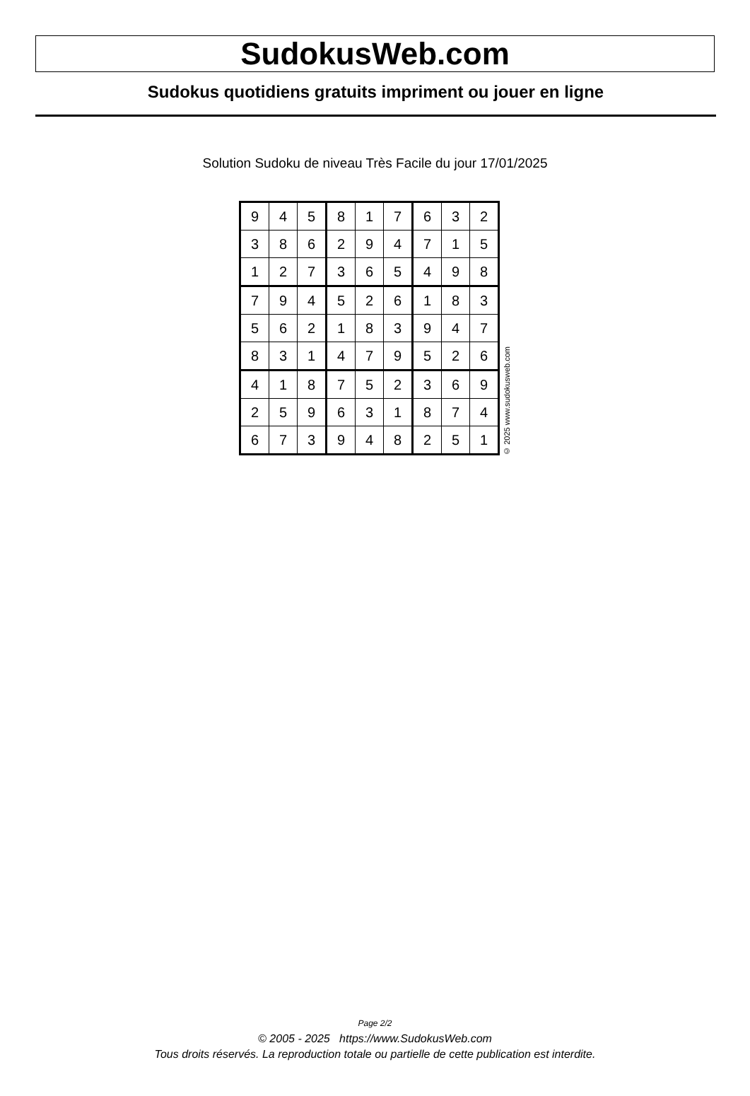SudokusWeb.com
Sudokus quotidiens gratuits impriment ou jouer en ligne
Solution Sudoku de niveau Très Facile du jour 17/01/2025
| 9 | 4 | 5 | 8 | 1 | 7 | 6 | 3 | 2 |
| 3 | 8 | 6 | 2 | 9 | 4 | 7 | 1 | 5 |
| 1 | 2 | 7 | 3 | 6 | 5 | 4 | 9 | 8 |
| 7 | 9 | 4 | 5 | 2 | 6 | 1 | 8 | 3 |
| 5 | 6 | 2 | 1 | 8 | 3 | 9 | 4 | 7 |
| 8 | 3 | 1 | 4 | 7 | 9 | 5 | 2 | 6 |
| 4 | 1 | 8 | 7 | 5 | 2 | 3 | 6 | 9 |
| 2 | 5 | 9 | 6 | 3 | 1 | 8 | 7 | 4 |
| 6 | 7 | 3 | 9 | 4 | 8 | 2 | 5 | 1 |
© 2025 www.sudokusweb.com
Page 2/2
© 2005 - 2025 https://www.SudokusWeb.com
Tous droits réservés. La reproduction totale ou partielle de cette publication est interdite.